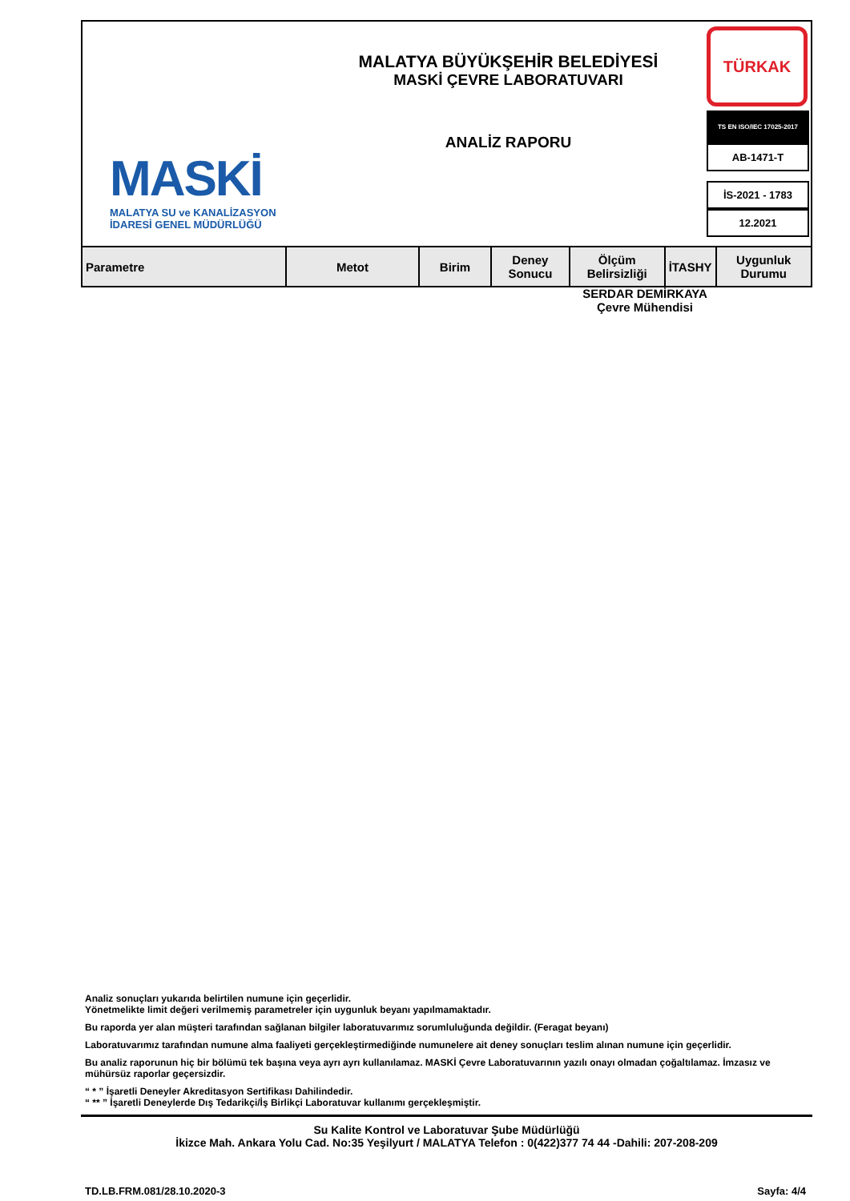MASKİ
MALATYA SU ve KANALİZASYON
İDARESİ GENEL MÜDÜRLÜĞÜ
MALATYA BÜYÜKŞEHİR BELEDİYESİ
MASKİ ÇEVRE LABORATUVARI
ANALİZ RAPORU
TÜRKAK
TS EN ISO/IEC 17025-2017
AB-1471-T
İS-2021 - 1783
12.2021
| Parametre | Metot | Birim | Deney Sonucu | Ölçüm Belirsizliği | İTASHY | Uygunluk Durumu |
| --- | --- | --- | --- | --- | --- | --- |
SERDAR DEMİRKAYA
Çevre Mühendisi
Analiz sonuçları yukarıda belirtilen numune için geçerlidir.
Yönetmelikte limit değeri verilmemiş parametreler için uygunluk beyanı yapılmamaktadır.
Bu raporda yer alan müşteri tarafından sağlanan bilgiler laboratuvarımız sorumluluğunda değildir. (Feragat beyanı)
Laboratuvarımız tarafından numune alma faaliyeti gerçekleştirmediğinde numunelere ait deney sonuçları teslim alınan numune için geçerlidir.
Bu analiz raporunun hiç bir bölümü tek başına veya ayrı ayrı kullanılamaz. MASKİ Çevre Laboratuvarının yazılı onayı olmadan çoğaltılamaz. İmzasız ve mühürsüz raporlar geçersizdir.
“ * ” İşaretli Deneyler Akreditasyon Sertifikası Dahilindedir.
“ ** ” İşaretli Deneylerde Dış Tedarikçi/İş Birlikçi Laboratuvar kullanımı gerçekleşmiştir.
Su Kalite Kontrol ve Laboratuvar Şube Müdürlüğü
İkizce Mah. Ankara Yolu Cad. No:35 Yeşilyurt / MALATYA Telefon : 0(422)377 74 44 -Dahili: 207-208-209
TD.LB.FRM.081/28.10.2020-3 Sayfa: 4/4